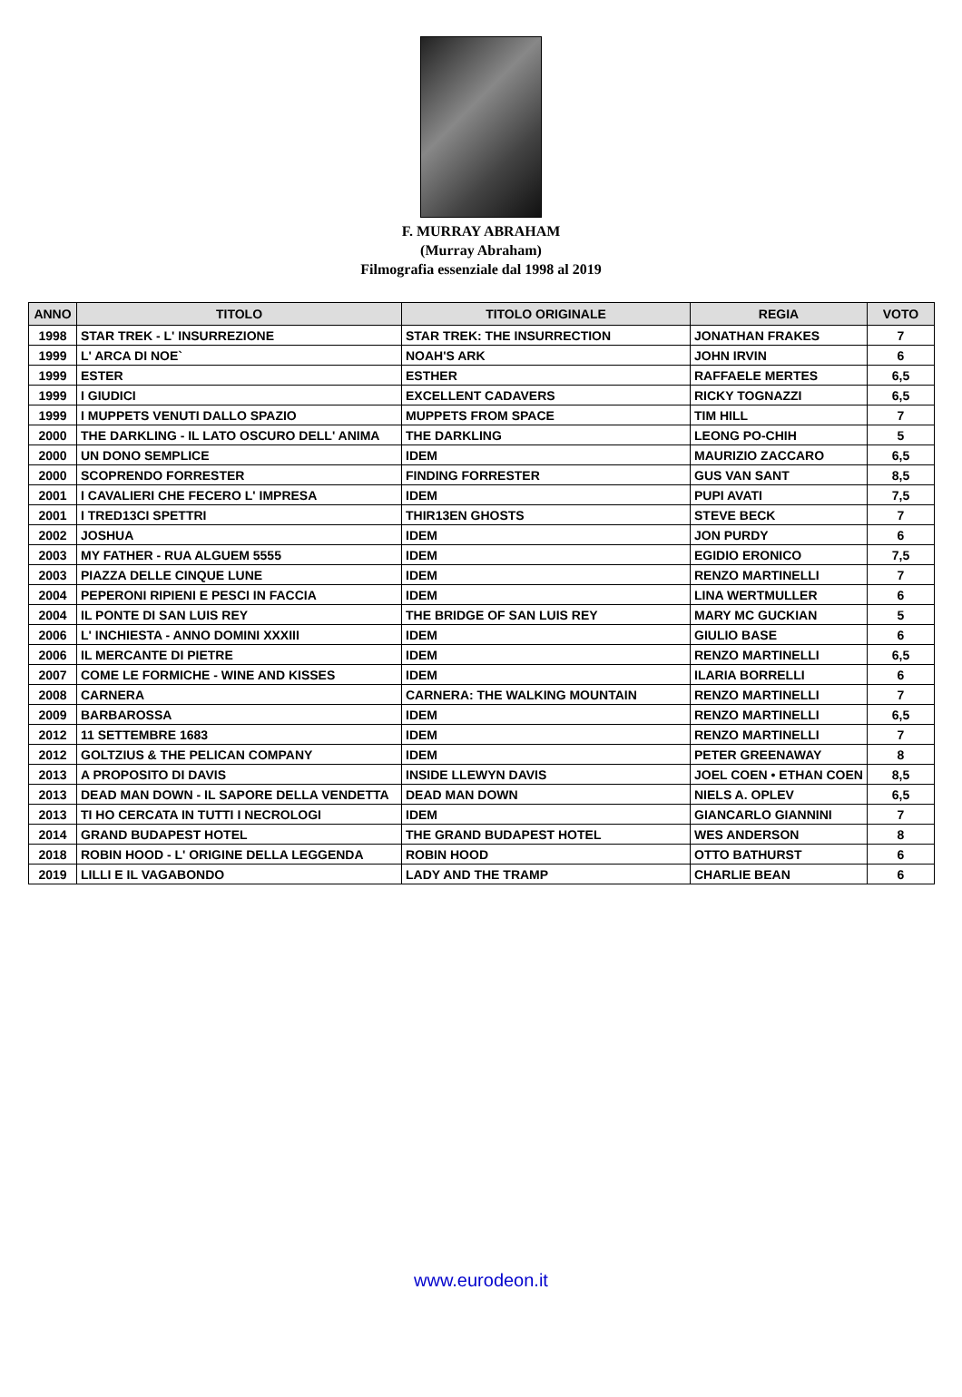F. MURRAY ABRAHAM
(Murray Abraham)
Filmografia essenziale dal 1998 al 2019
| ANNO | TITOLO | TITOLO ORIGINALE | REGIA | VOTO |
| --- | --- | --- | --- | --- |
| 1998 | STAR TREK - L' INSURREZIONE | STAR TREK: THE INSURRECTION | JONATHAN FRAKES | 7 |
| 1999 | L' ARCA DI NOE` | NOAH'S ARK | JOHN IRVIN | 6 |
| 1999 | ESTER | ESTHER | RAFFAELE MERTES | 6,5 |
| 1999 | I GIUDICI | EXCELLENT CADAVERS | RICKY TOGNAZZI | 6,5 |
| 1999 | I MUPPETS VENUTI DALLO SPAZIO | MUPPETS FROM SPACE | TIM HILL | 7 |
| 2000 | THE DARKLING - IL LATO OSCURO DELL' ANIMA | THE DARKLING | LEONG PO-CHIH | 5 |
| 2000 | UN DONO SEMPLICE | IDEM | MAURIZIO ZACCARO | 6,5 |
| 2000 | SCOPRENDO FORRESTER | FINDING FORRESTER | GUS VAN SANT | 8,5 |
| 2001 | I CAVALIERI CHE FECERO L' IMPRESA | IDEM | PUPI AVATI | 7,5 |
| 2001 | I TRED13CI SPETTRI | THIR13EN GHOSTS | STEVE BECK | 7 |
| 2002 | JOSHUA | IDEM | JON PURDY | 6 |
| 2003 | MY FATHER - RUA ALGUEM 5555 | IDEM | EGIDIO ERONICO | 7,5 |
| 2003 | PIAZZA DELLE CINQUE LUNE | IDEM | RENZO MARTINELLI | 7 |
| 2004 | PEPERONI RIPIENI E PESCI IN FACCIA | IDEM | LINA WERTMULLER | 6 |
| 2004 | IL PONTE DI SAN LUIS REY | THE BRIDGE OF SAN LUIS REY | MARY MC GUCKIAN | 5 |
| 2006 | L' INCHIESTA - ANNO DOMINI XXXIII | IDEM | GIULIO BASE | 6 |
| 2006 | IL MERCANTE DI PIETRE | IDEM | RENZO MARTINELLI | 6,5 |
| 2007 | COME LE FORMICHE - WINE AND KISSES | IDEM | ILARIA BORRELLI | 6 |
| 2008 | CARNERA | CARNERA: THE WALKING MOUNTAIN | RENZO MARTINELLI | 7 |
| 2009 | BARBAROSSA | IDEM | RENZO MARTINELLI | 6,5 |
| 2012 | 11 SETTEMBRE 1683 | IDEM | RENZO MARTINELLI | 7 |
| 2012 | GOLTZIUS & THE PELICAN COMPANY | IDEM | PETER GREENAWAY | 8 |
| 2013 | A PROPOSITO DI DAVIS | INSIDE LLEWYN DAVIS | JOEL COEN • ETHAN COEN | 8,5 |
| 2013 | DEAD MAN DOWN - IL SAPORE DELLA VENDETTA | DEAD MAN DOWN | NIELS A. OPLEV | 6,5 |
| 2013 | TI HO CERCATA IN TUTTI I NECROLOGI | IDEM | GIANCARLO GIANNINI | 7 |
| 2014 | GRAND BUDAPEST HOTEL | THE GRAND BUDAPEST HOTEL | WES ANDERSON | 8 |
| 2018 | ROBIN HOOD - L' ORIGINE DELLA LEGGENDA | ROBIN HOOD | OTTO BATHURST | 6 |
| 2019 | LILLI E IL VAGABONDO | LADY AND THE TRAMP | CHARLIE BEAN | 6 |
www.eurodeon.it